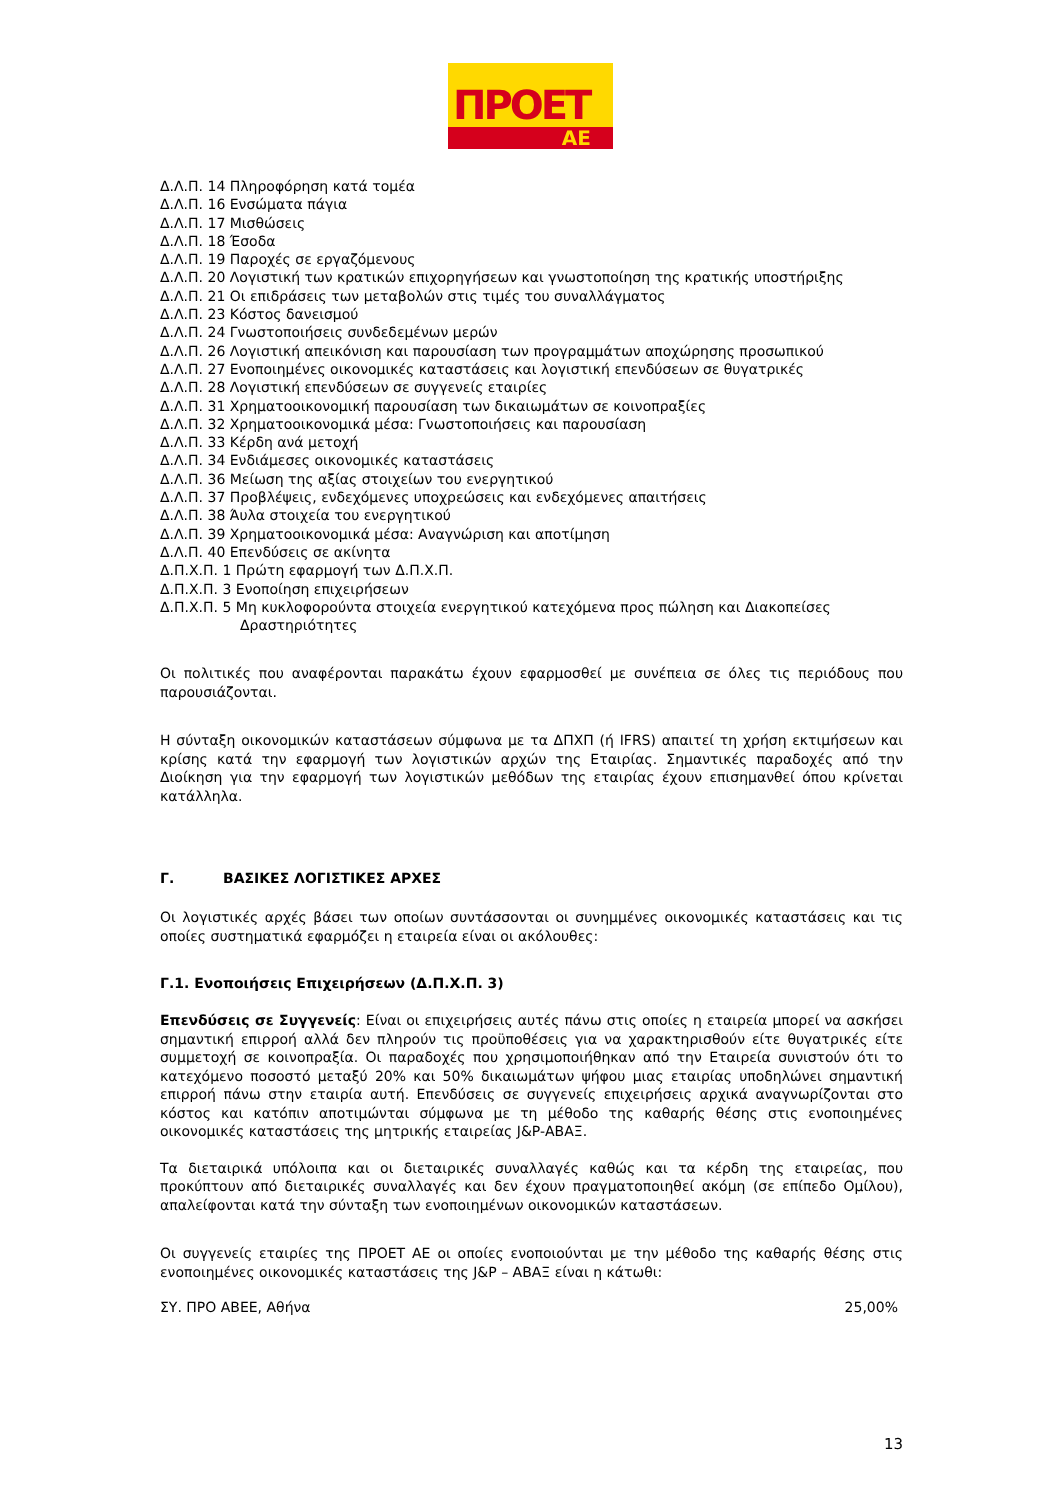ΠΡΟΕΤ
ΑΕ
Δ.Λ.Π. 14 Πληροφόρηση κατά τομέα
Δ.Λ.Π. 16 Ενσώματα πάγια
Δ.Λ.Π. 17 Μισθώσεις
Δ.Λ.Π. 18 Έσοδα
Δ.Λ.Π. 19 Παροχές σε εργαζόμενους
Δ.Λ.Π. 20 Λογιστική των κρατικών επιχορηγήσεων και γνωστοποίηση της κρατικής υποστήριξης
Δ.Λ.Π. 21 Οι επιδράσεις των μεταβολών στις τιμές του συναλλάγματος
Δ.Λ.Π. 23 Κόστος δανεισμού
Δ.Λ.Π. 24 Γνωστοποιήσεις συνδεδεμένων μερών
Δ.Λ.Π. 26 Λογιστική απεικόνιση και παρουσίαση των προγραμμάτων αποχώρησης προσωπικού
Δ.Λ.Π. 27 Ενοποιημένες οικονομικές καταστάσεις και λογιστική επενδύσεων σε θυγατρικές
Δ.Λ.Π. 28 Λογιστική επενδύσεων σε συγγενείς εταιρίες
Δ.Λ.Π. 31 Χρηματοοικονομική παρουσίαση των δικαιωμάτων σε κοινοπραξίες
Δ.Λ.Π. 32 Χρηματοοικονομικά μέσα: Γνωστοποιήσεις και παρουσίαση
Δ.Λ.Π. 33 Κέρδη ανά μετοχή
Δ.Λ.Π. 34 Ενδιάμεσες οικονομικές καταστάσεις
Δ.Λ.Π. 36 Μείωση της αξίας στοιχείων του ενεργητικού
Δ.Λ.Π. 37 Προβλέψεις, ενδεχόμενες υποχρεώσεις και ενδεχόμενες απαιτήσεις
Δ.Λ.Π. 38 Άυλα στοιχεία του ενεργητικού
Δ.Λ.Π. 39 Χρηματοοικονομικά μέσα: Αναγνώριση και αποτίμηση
Δ.Λ.Π. 40 Επενδύσεις σε ακίνητα
Δ.Π.Χ.Π. 1 Πρώτη εφαρμογή των Δ.Π.Χ.Π.
Δ.Π.Χ.Π. 3 Ενοποίηση επιχειρήσεων
Δ.Π.Χ.Π. 5 Μη κυκλοφορούντα στοιχεία ενεργητικού κατεχόμενα προς πώληση και Διακοπείσες
Δραστηριότητες
Οι πολιτικές που αναφέρονται παρακάτω έχουν εφαρμοσθεί με συνέπεια σε όλες τις περιόδους που παρουσιάζονται.
Η σύνταξη οικονομικών καταστάσεων σύμφωνα με τα ΔΠΧΠ (ή IFRS) απαιτεί τη χρήση εκτιμήσεων και κρίσης κατά την εφαρμογή των λογιστικών αρχών της Εταιρίας. Σημαντικές παραδοχές από την Διοίκηση για την εφαρμογή των λογιστικών μεθόδων της εταιρίας έχουν επισημανθεί όπου κρίνεται κατάλληλα.
Γ. ΒΑΣΙΚΕΣ ΛΟΓΙΣΤΙΚΕΣ ΑΡΧΕΣ
Οι λογιστικές αρχές βάσει των οποίων συντάσσονται οι συνημμένες οικονομικές καταστάσεις και τις οποίες συστηματικά εφαρμόζει η εταιρεία είναι οι ακόλουθες:
Γ.1. Ενοποιήσεις Επιχειρήσεων (Δ.Π.Χ.Π. 3)
Επενδύσεις σε Συγγενείς: Είναι οι επιχειρήσεις αυτές πάνω στις οποίες η εταιρεία μπορεί να ασκήσει σημαντική επιρροή αλλά δεν πληρούν τις προϋποθέσεις για να χαρακτηρισθούν είτε θυγατρικές είτε συμμετοχή σε κοινοπραξία. Οι παραδοχές που χρησιμοποιήθηκαν από την Εταιρεία συνιστούν ότι το κατεχόμενο ποσοστό μεταξύ 20% και 50% δικαιωμάτων ψήφου μιας εταιρίας υποδηλώνει σημαντική επιρροή πάνω στην εταιρία αυτή. Επενδύσεις σε συγγενείς επιχειρήσεις αρχικά αναγνωρίζονται στο κόστος και κατόπιν αποτιμώνται σύμφωνα με τη μέθοδο της καθαρής θέσης στις ενοποιημένες οικονομικές καταστάσεις της μητρικής εταιρείας J&P-ΑΒΑΞ.
Τα διεταιρικά υπόλοιπα και οι διεταιρικές συναλλαγές καθώς και τα κέρδη της εταιρείας, που προκύπτουν από διεταιρικές συναλλαγές και δεν έχουν πραγματοποιηθεί ακόμη (σε επίπεδο Ομίλου), απαλείφονται κατά την σύνταξη των ενοποιημένων οικονομικών καταστάσεων.
Οι συγγενείς εταιρίες της ΠΡΟΕΤ ΑΕ οι οποίες ενοποιούνται με την μέθοδο της καθαρής θέσης στις ενοποιημένες οικονομικές καταστάσεις της J&P – ΑΒΑΞ είναι η κάτωθι:
ΣΥ. ΠΡΟ ΑΒΕΕ, Αθήνα 25,00%
13